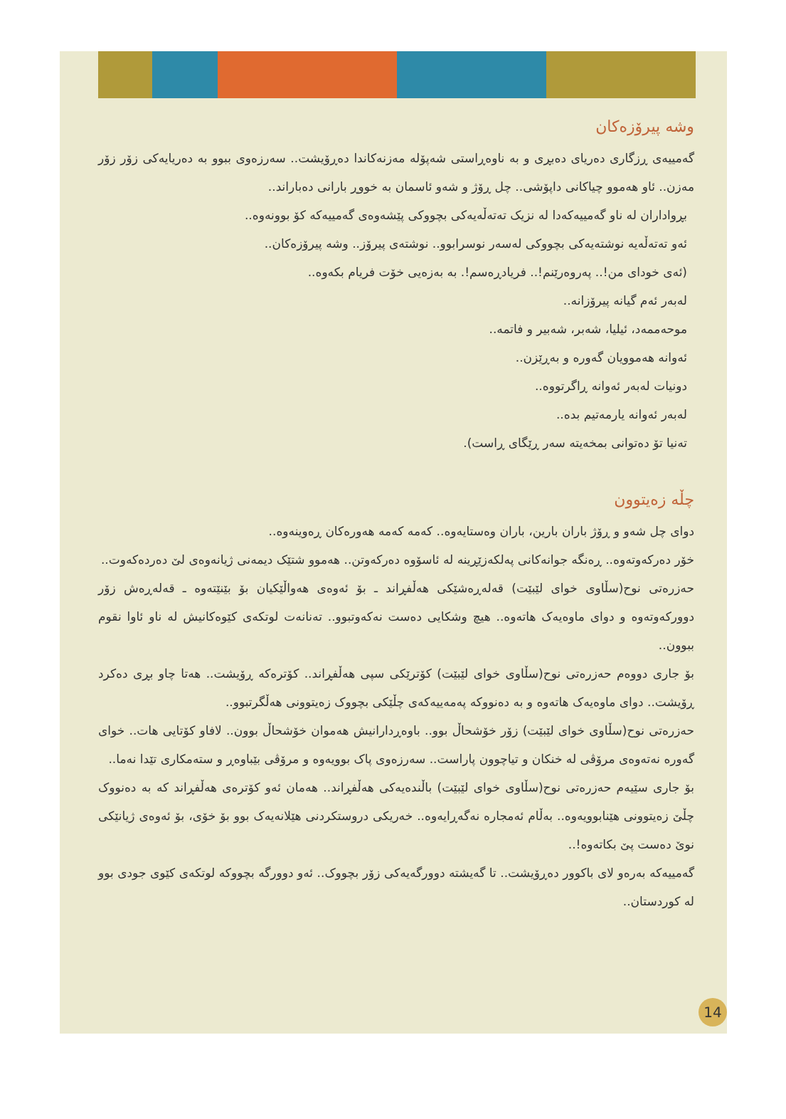وشە پیرۆزەکان
گەمییەی ڕزگاری دەریای دەبڕی و بە ناوەڕاستی شەپۆلە مەزنەکاندا دەڕۆیشت.. سەرزەوی ببوو بە دەریایەکی زۆر زۆر مەزن.. ئاو هەموو چیاکانی داپۆشی.. چل ڕۆژ و شەو ئاسمان بە خووڕ بارانی دەباراند..
بڕواداران لە ناو گەمییەکەدا لە نزیک تەتەڵەیەکی بچووکی پێشەوەی گەمییەکە کۆ بوونەوە..
ئەو تەتەڵەیە نوشتەیەکی بچووکی لەسەر نوسرابوو.. نوشتەی پیرۆز.. وشە پیرۆزەکان..
(ئەی خودای من!.. پەروەرێنم!.. فریادڕەسم!. بە بەزەیی خۆت فریام بکەوە..
لەبەر ئەم گیانە پیرۆزانە..
موحەممەد، ئیلیا، شەبر، شەبیر و فاتمە..
ئەوانە هەموویان گەورە و بەڕێزن..
دونیات لەبەر ئەوانە ڕاگرتووە..
لەبەر ئەوانە یارمەتیم بدە..
تەنیا تۆ دەتوانی بمخەیتە سەر ڕێگای ڕاست).
چڵە زەیتوون
دوای چل شەو و ڕۆژ باران بارین، باران وەستایەوە.. کەمە کەمە هەورەکان ڕەوینەوە..
خۆر دەرکەوتەوە.. ڕەنگە جوانەکانی پەلکەزێڕینە لە ئاسۆوە دەرکەوتن.. هەموو شتێک دیمەنی ژیانەوەی لێ دەردەکەوت..
حەزرەتی نوح(سڵاوی خوای لێبێت) قەلەڕەشێکی هەڵفڕاند ـ بۆ ئەوەی هەواڵێکیان بۆ بێنێتەوە ـ قەلەڕەش زۆر دوورکەوتەوە و دوای ماوەیەک هاتەوە.. هیچ وشکایی دەست نەکەوتبوو.. تەنانەت لوتکەی کێوەکانیش لە ناو ئاوا نقوم ببوون..
بۆ جاری دووەم حەزرەتی نوح(سڵاوی خوای لێبێت) کۆترێکی سپی هەڵفڕاند.. کۆترەکە ڕۆیشت.. هەتا چاو بڕی دەکرد ڕۆیشت.. دوای ماوەیەک هاتەوە و بە دەنووکە پەمەییەکەی چڵێکی بچووک زەیتوونی هەڵگرتبوو..
حەزرەتی نوح(سڵاوی خوای لێبێت) زۆر خۆشحاڵ بوو.. باوەڕدارانیش هەموان خۆشحاڵ بوون.. لافاو کۆتایی هات.. خوای گەورە نەتەوەی مرۆڤی لە خنکان و تیاچوون پاراست.. سەرزەوی پاک بوویەوە و مرۆڤی بێباوەڕ و ستەمکاری تێدا نەما..
بۆ جاری سێیەم حەزرەتی نوح(سڵاوی خوای لێبێت) باڵندەیەکی هەڵفڕاند.. هەمان ئەو کۆترەی هەڵفڕاند کە بە دەنووک چڵێ زەیتوونی هێنابوویەوە.. بەڵام ئەمجارە نەگەڕایەوە.. خەریکی دروستکردنی هێلانەیەک بوو بۆ خۆی، بۆ ئەوەی ژیانێکی نوێ دەست پێ بکاتەوە!..
گەمییەکە بەرەو لای باکوور دەڕۆیشت.. تا گەیشتە دوورگەیەکی زۆر بچووک.. ئەو دوورگە بچووکە لوتکەی کێوی جودی بوو لە کوردستان..
14